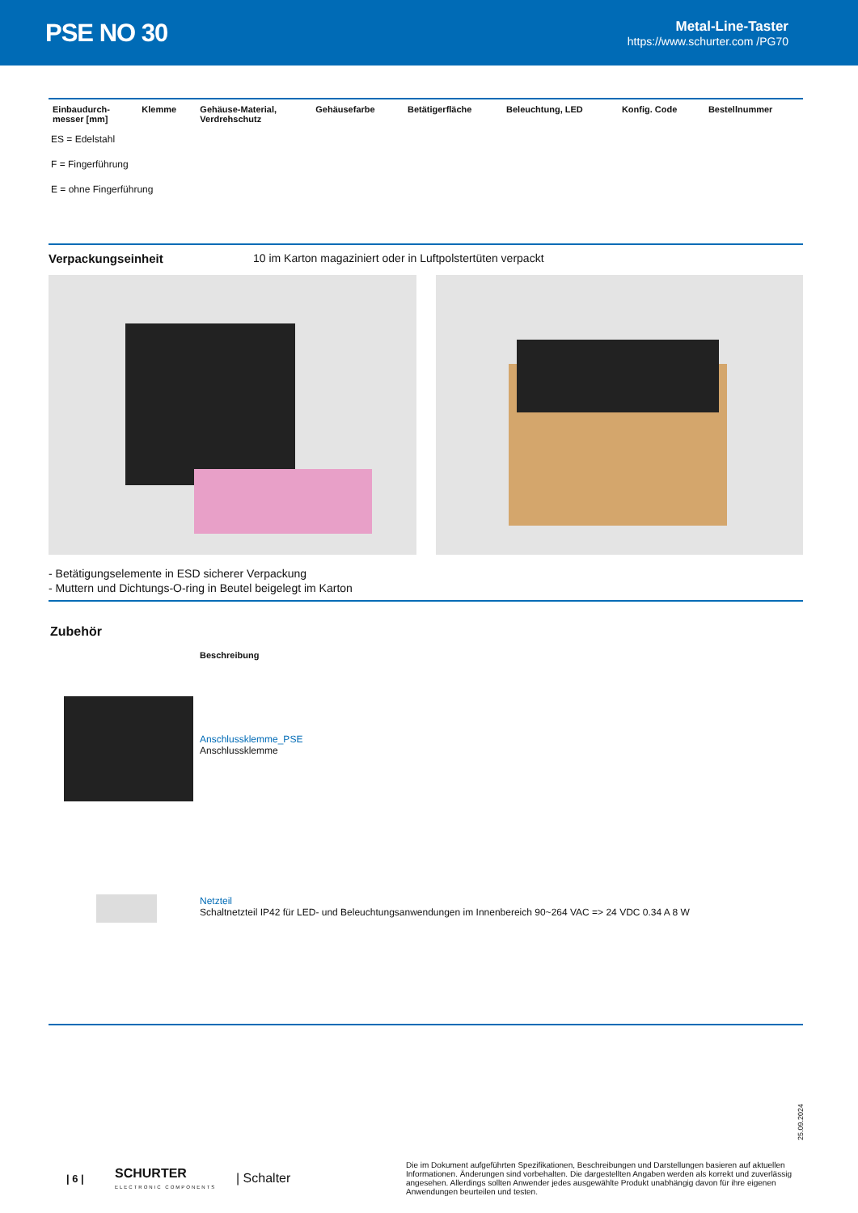PSE NO 30
Metal-Line-Taster
https://www.schurter.com /PG70
| Einbaudurch- messer [mm] | Klemme | Gehäuse-Material, Verdrehschutz | Gehäusefarbe | Betätigerfläche | Beleuchtung, LED | Konfig. Code | Bestellnummer |
| --- | --- | --- | --- | --- | --- | --- | --- |
ES = Edelstahl
F = Fingerführung
E = ohne Fingerführung
Verpackungseinheit 10 im Karton magaziniert oder in Luftpolstertüten verpackt
- Betätigungselemente in ESD sicherer Verpackung
- Muttern und Dichtungs-O-ring in Beutel beigelegt im Karton
Zubehör
Beschreibung
Anschlussklemme_PSE
Anschlussklemme
Netzteil
Schaltnetzteil IP42 für LED- und Beleuchtungsanwendungen im Innenbereich 90~264 VAC => 24 VDC 0.34 A 8 W
25.09.2024
| 6 | SCHURTER
ELECTRONIC COMPONENTS | Schalter Die im Dokument aufgeführten Spezifikationen, Beschreibungen und Darstellungen basieren auf aktuellen Informationen. Änderungen sind vorbehalten. Die dargestellten Angaben werden als korrekt und zuverlässig angesehen. Allerdings sollten Anwender jedes ausgewählte Produkt unabhängig davon für ihre eigenen Anwendungen beurteilen und testen.